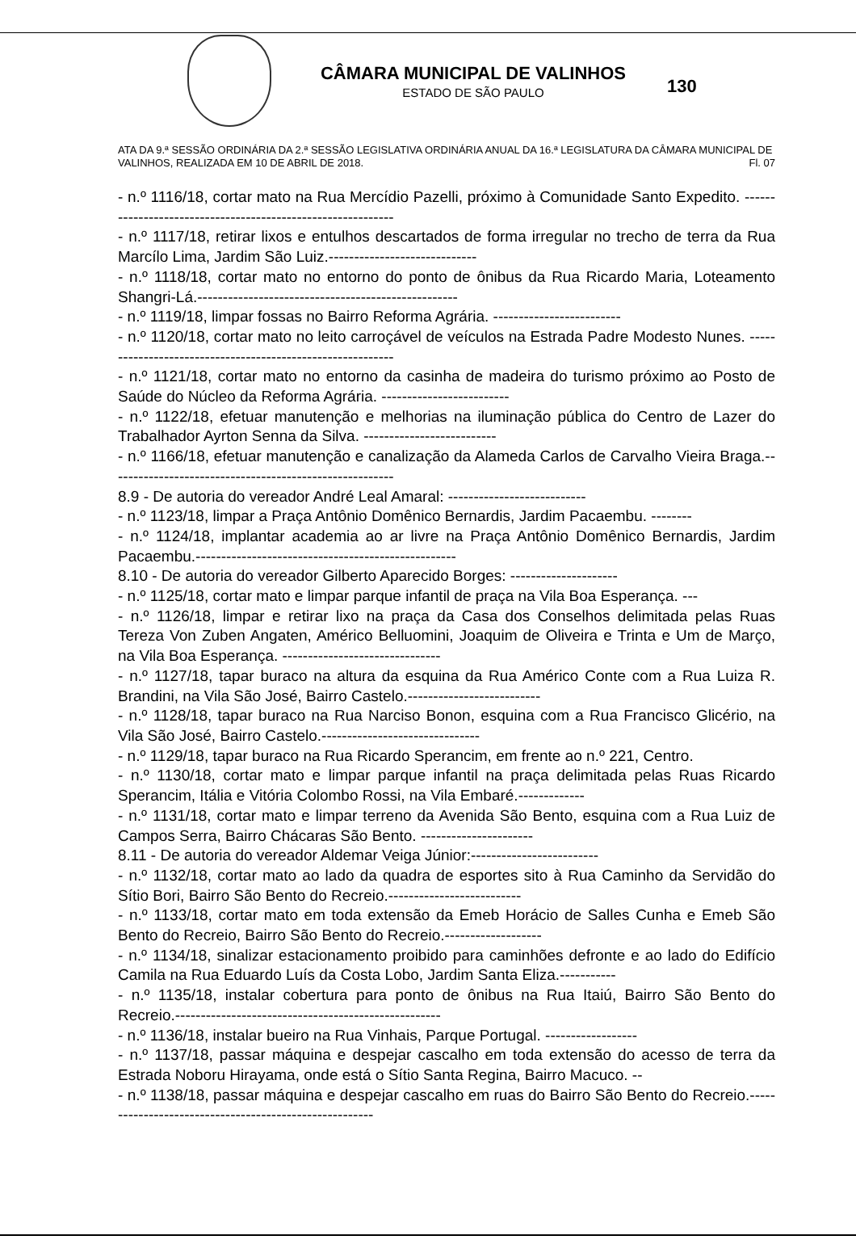CÂMARA MUNICIPAL DE VALINHOS
ESTADO DE SÃO PAULO
130
ATA DA 9.ª SESSÃO ORDINÁRIA DA 2.ª SESSÃO LEGISLATIVA ORDINÁRIA ANUAL DA 16.ª LEGISLATURA DA CÂMARA MUNICIPAL DE VALINHOS, REALIZADA EM 10 DE ABRIL DE 2018. Fl. 07
- n.º 1116/18, cortar mato na Rua Mercídio Pazelli, próximo à Comunidade Santo Expedito. ------------------------------------------------------------
- n.º 1117/18, retirar lixos e entulhos descartados de forma irregular no trecho de terra da Rua Marcílo Lima, Jardim São Luiz.-----------------------------
- n.º 1118/18, cortar mato no entorno do ponto de ônibus da Rua Ricardo Maria, Loteamento Shangri-Lá.---------------------------------------------------
- n.º 1119/18, limpar fossas no Bairro Reforma Agrária. -------------------------
- n.º 1120/18, cortar mato no leito carroçável de veículos na Estrada Padre Modesto Nunes. -----------------------------------------------------------
- n.º 1121/18, cortar mato no entorno da casinha de madeira do turismo próximo ao Posto de Saúde do Núcleo da Reforma Agrária. -------------------------
- n.º 1122/18, efetuar manutenção e melhorias na iluminação pública do Centro de Lazer do Trabalhador Ayrton Senna da Silva. --------------------------
- n.º 1166/18, efetuar manutenção e canalização da Alameda Carlos de Carvalho Vieira Braga.--------------------------------------------------------
8.9 - De autoria do vereador André Leal Amaral: ---------------------------
- n.º 1123/18, limpar a Praça Antônio Domênico Bernardis, Jardim Pacaembu. --------
- n.º 1124/18, implantar academia ao ar livre na Praça Antônio Domênico Bernardis, Jardim Pacaembu.---------------------------------------------------
8.10 - De autoria do vereador Gilberto Aparecido Borges: ---------------------
- n.º 1125/18, cortar mato e limpar parque infantil de praça na Vila Boa Esperança. ---
- n.º 1126/18, limpar e retirar lixo na praça da Casa dos Conselhos delimitada pelas Ruas Tereza Von Zuben Angaten, Américo Belluomini, Joaquim de Oliveira e Trinta e Um de Março, na Vila Boa Esperança. -------------------------------
- n.º 1127/18, tapar buraco na altura da esquina da Rua Américo Conte com a Rua Luiza R. Brandini, na Vila São José, Bairro Castelo.--------------------------
- n.º 1128/18, tapar buraco na Rua Narciso Bonon, esquina com a Rua Francisco Glicério, na Vila São José, Bairro Castelo.-------------------------------
- n.º 1129/18, tapar buraco na Rua Ricardo Sperancim, em frente ao n.º 221, Centro.
- n.º 1130/18, cortar mato e limpar parque infantil na praça delimitada pelas Ruas Ricardo Sperancim, Itália e Vitória Colombo Rossi, na Vila Embaré.-------------
- n.º 1131/18, cortar mato e limpar terreno da Avenida São Bento, esquina com a Rua Luiz de Campos Serra, Bairro Chácaras São Bento. ----------------------
8.11 - De autoria do vereador Aldemar Veiga Júnior:-------------------------
- n.º 1132/18, cortar mato ao lado da quadra de esportes sito à Rua Caminho da Servidão do Sítio Bori, Bairro São Bento do Recreio.--------------------------
- n.º 1133/18, cortar mato em toda extensão da Emeb Horácio de Salles Cunha e Emeb São Bento do Recreio, Bairro São Bento do Recreio.-------------------
- n.º 1134/18, sinalizar estacionamento proibido para caminhões defronte e ao lado do Edifício Camila na Rua Eduardo Luís da Costa Lobo, Jardim Santa Eliza.-----------
- n.º 1135/18, instalar cobertura para ponto de ônibus na Rua Itaiú, Bairro São Bento do Recreio.----------------------------------------------------
- n.º 1136/18, instalar bueiro na Rua Vinhais, Parque Portugal. ------------------
- n.º 1137/18, passar máquina e despejar cascalho em toda extensão do acesso de terra da Estrada Noboru Hirayama, onde está o Sítio Santa Regina, Bairro Macuco. --
- n.º 1138/18, passar máquina e despejar cascalho em ruas do Bairro São Bento do Recreio.-------------------------------------------------------